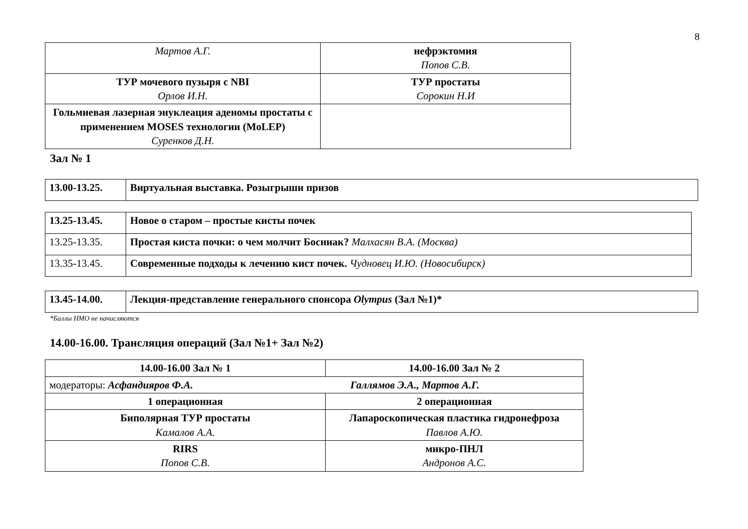8
| Мартов А.Г. | нефрэктомия Попов С.В. |
| ТУР мочевого пузыря с NBI Орлов И.Н. | ТУР простаты Сорокин Н.И |
| Гольмиевая лазерная энуклеация аденомы простаты с применением MOSES технологии (MoLEP) Суренков Д.Н. | |
Зал № 1
| 13.00-13.25. | Виртуальная выставка. Розыгрыши призов |
| 13.25-13.45. | Новое о старом – простые кисты почек |
| 13.25-13.35. | Простая киста почки: о чем молчит Босниак? Малхасян В.А. (Москва) |
| 13.35-13.45. | Современные подходы к лечению кист почек. Чудновец И.Ю. (Новосибирск) |
| 13.45-14.00. | Лекция-представление генерального спонсора Olympus (Зал №1)* |
*Баллы НМО не начисляются
14.00-16.00. Трансляция операций (Зал №1+ Зал №2)
| 14.00-16.00 Зал № 1 | 14.00-16.00 Зал № 2 |
| модераторы: Асфандияров Ф.А. Галлямов Э.А., Мартов А.Г. | |
| 1 операционная | 2 операционная |
| Биполярная ТУР простаты Камалов А.А. | Лапароскопическая пластика гидронефроза Павлов А.Ю. |
| RIRS Попов С.В. | микро-ПНЛ Андронов А.С. |